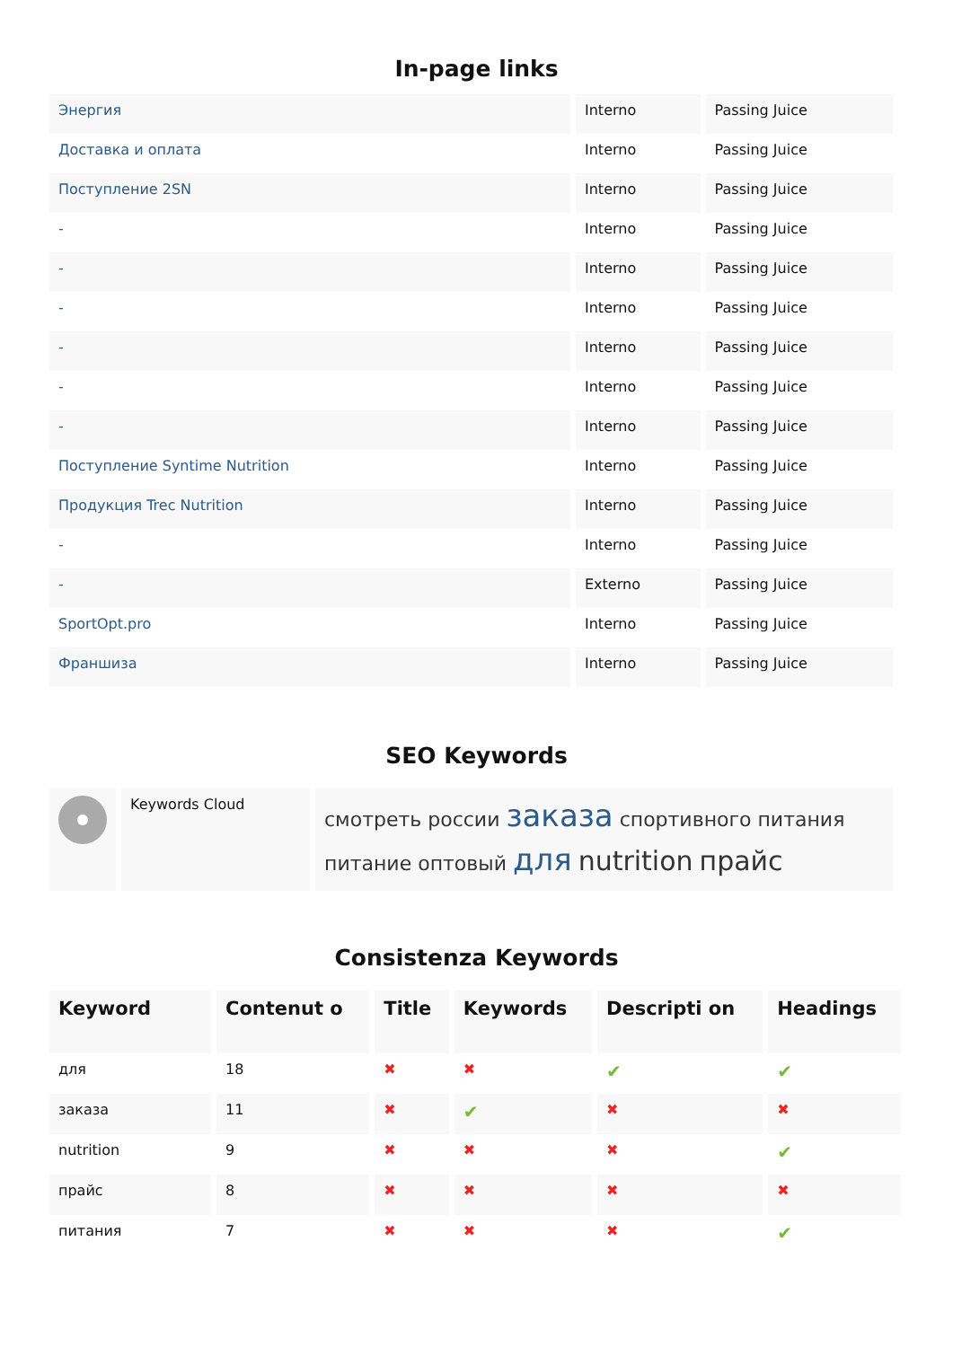In-page links
| Энергия | Interno | Passing Juice |
| Доставка и оплата | Interno | Passing Juice |
| Поступление 2SN | Interno | Passing Juice |
| - | Interno | Passing Juice |
| - | Interno | Passing Juice |
| - | Interno | Passing Juice |
| - | Interno | Passing Juice |
| - | Interno | Passing Juice |
| - | Interno | Passing Juice |
| Поступление Syntime Nutrition | Interno | Passing Juice |
| Продукция Trec Nutrition | Interno | Passing Juice |
| - | Interno | Passing Juice |
| - | Externo | Passing Juice |
| SportOpt.pro | Interno | Passing Juice |
| Франшиза | Interno | Passing Juice |
SEO Keywords
| | Keywords Cloud | смотреть россии заказа спортивного питания питание оптовый для nutrition прайс |
Consistenza Keywords
| Keyword | Contenut o | Title | Keywords | Descripti on | Headings |
| --- | --- | --- | --- | --- | --- |
| для | 18 | ✖ | ✖ | ✔ | ✔ |
| заказа | 11 | ✖ | ✔ | ✖ | ✖ |
| nutrition | 9 | ✖ | ✖ | ✖ | ✔ |
| прайс | 8 | ✖ | ✖ | ✖ | ✖ |
| питания | 7 | ✖ | ✖ | ✖ | ✔ |